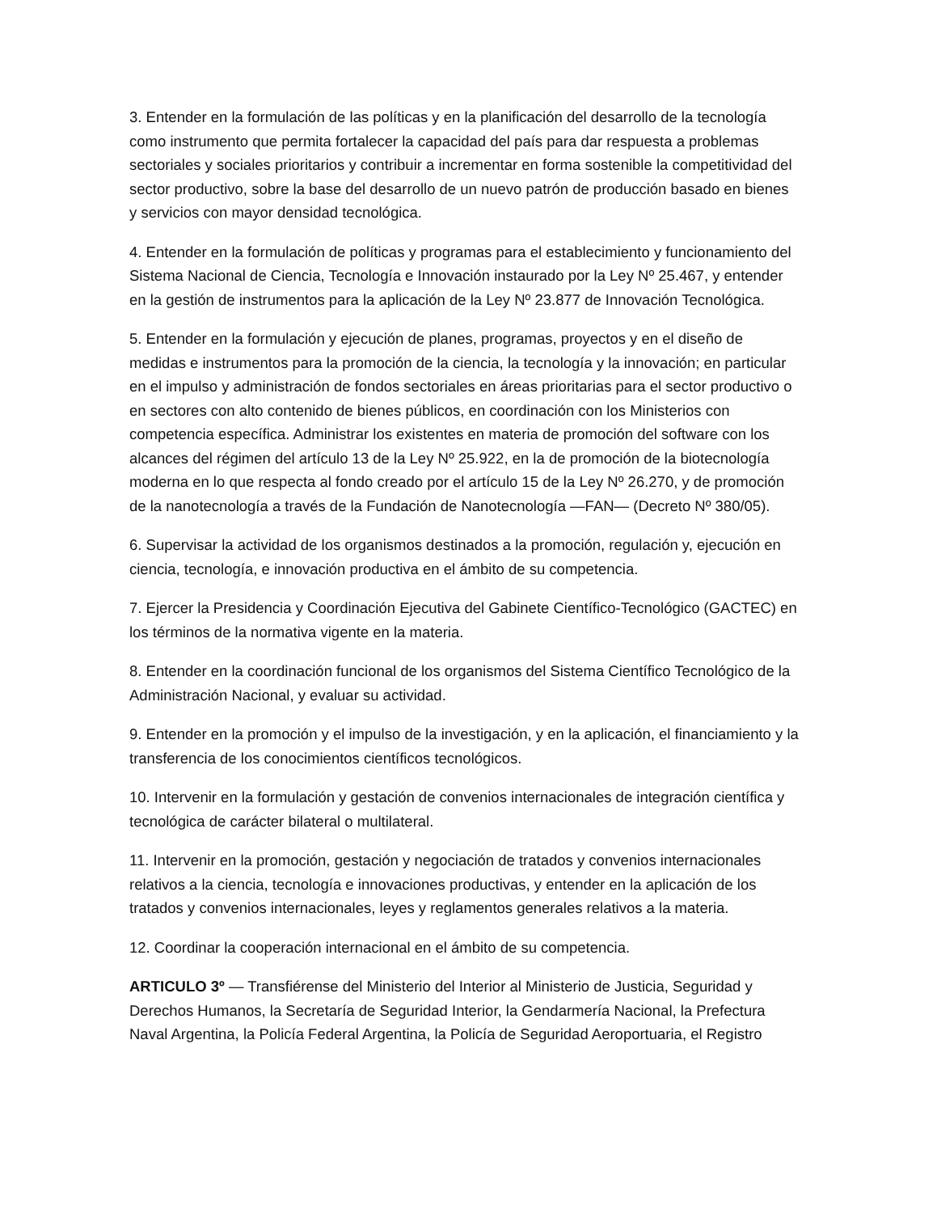3. Entender en la formulación de las políticas y en la planificación del desarrollo de la tecnología como instrumento que permita fortalecer la capacidad del país para dar respuesta a problemas sectoriales y sociales prioritarios y contribuir a incrementar en forma sostenible la competitividad del sector productivo, sobre la base del desarrollo de un nuevo patrón de producción basado en bienes y servicios con mayor densidad tecnológica.
4. Entender en la formulación de políticas y programas para el establecimiento y funcionamiento del Sistema Nacional de Ciencia, Tecnología e Innovación instaurado por la Ley Nº 25.467, y entender en la gestión de instrumentos para la aplicación de la Ley Nº 23.877 de Innovación Tecnológica.
5. Entender en la formulación y ejecución de planes, programas, proyectos y en el diseño de medidas e instrumentos para la promoción de la ciencia, la tecnología y la innovación; en particular en el impulso y administración de fondos sectoriales en áreas prioritarias para el sector productivo o en sectores con alto contenido de bienes públicos, en coordinación con los Ministerios con competencia específica. Administrar los existentes en materia de promoción del software con los alcances del régimen del artículo 13 de la Ley Nº 25.922, en la de promoción de la biotecnología moderna en lo que respecta al fondo creado por el artículo 15 de la Ley Nº 26.270, y de promoción de la nanotecnología a través de la Fundación de Nanotecnología —FAN— (Decreto Nº 380/05).
6. Supervisar la actividad de los organismos destinados a la promoción, regulación y, ejecución en ciencia, tecnología, e innovación productiva en el ámbito de su competencia.
7. Ejercer la Presidencia y Coordinación Ejecutiva del Gabinete Científico-Tecnológico (GACTEC) en los términos de la normativa vigente en la materia.
8. Entender en la coordinación funcional de los organismos del Sistema Científico Tecnológico de la Administración Nacional, y evaluar su actividad.
9. Entender en la promoción y el impulso de la investigación, y en la aplicación, el financiamiento y la transferencia de los conocimientos científicos tecnológicos.
10. Intervenir en la formulación y gestación de convenios internacionales de integración científica y tecnológica de carácter bilateral o multilateral.
11. Intervenir en la promoción, gestación y negociación de tratados y convenios internacionales relativos a la ciencia, tecnología e innovaciones productivas, y entender en la aplicación de los tratados y convenios internacionales, leyes y reglamentos generales relativos a la materia.
12. Coordinar la cooperación internacional en el ámbito de su competencia.
ARTICULO 3º — Transfiérense del Ministerio del Interior al Ministerio de Justicia, Seguridad y Derechos Humanos, la Secretaría de Seguridad Interior, la Gendarmería Nacional, la Prefectura Naval Argentina, la Policía Federal Argentina, la Policía de Seguridad Aeroportuaria, el Registro